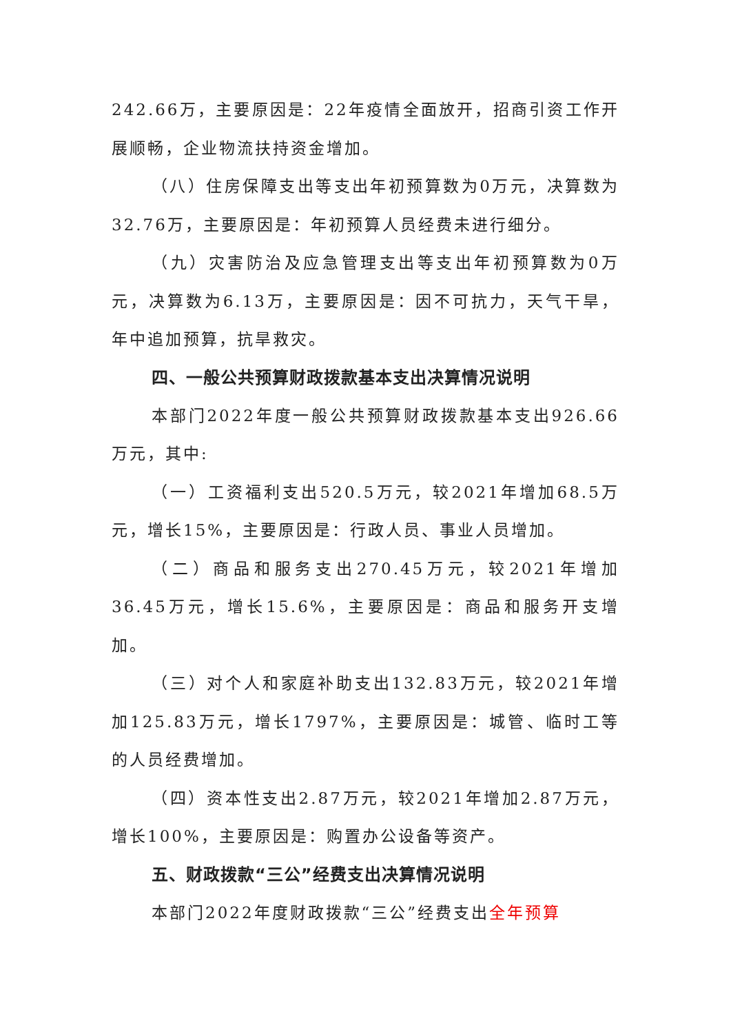242.66万，主要原因是：22年疫情全面放开，招商引资工作开展顺畅，企业物流扶持资金增加。
（八）住房保障支出等支出年初预算数为0万元，决算数为32.76万，主要原因是：年初预算人员经费未进行细分。
（九）灾害防治及应急管理支出等支出年初预算数为0万元，决算数为6.13万，主要原因是：因不可抗力，天气干旱，年中追加预算，抗旱救灾。
四、一般公共预算财政拨款基本支出决算情况说明
本部门2022年度一般公共预算财政拨款基本支出926.66万元，其中:
（一）工资福利支出520.5万元，较2021年增加68.5万元，增长15%，主要原因是：行政人员、事业人员增加。
（二）商品和服务支出270.45万元，较2021年增加36.45万元，增长15.6%，主要原因是：商品和服务开支增加。
（三）对个人和家庭补助支出132.83万元，较2021年增加125.83万元，增长1797%，主要原因是：城管、临时工等的人员经费增加。
（四）资本性支出2.87万元，较2021年增加2.87万元，增长100%，主要原因是：购置办公设备等资产。
五、财政拨款“三公”经费支出决算情况说明
本部门2022年度财政拨款“三公”经费支出全年预算